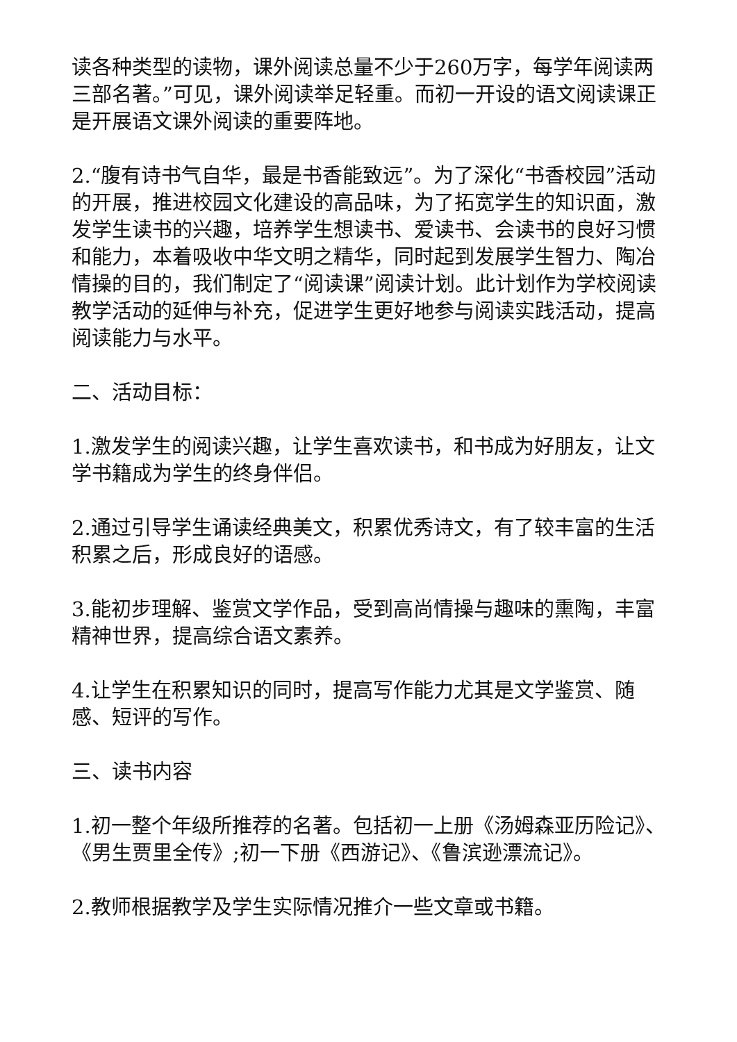读各种类型的读物，课外阅读总量不少于260万字，每学年阅读两三部名著。”可见，课外阅读举足轻重。而初一开设的语文阅读课正是开展语文课外阅读的重要阵地。
2.“腹有诗书气自华，最是书香能致远”。为了深化“书香校园”活动的开展，推进校园文化建设的高品味，为了拓宽学生的知识面，激发学生读书的兴趣，培养学生想读书、爱读书、会读书的良好习惯和能力，本着吸收中华文明之精华，同时起到发展学生智力、陶冶情操的目的，我们制定了“阅读课”阅读计划。此计划作为学校阅读教学活动的延伸与补充，促进学生更好地参与阅读实践活动，提高阅读能力与水平。
二、活动目标：
1.激发学生的阅读兴趣，让学生喜欢读书，和书成为好朋友，让文学书籍成为学生的终身伴侣。
2.通过引导学生诵读经典美文，积累优秀诗文，有了较丰富的生活积累之后，形成良好的语感。
3.能初步理解、鉴赏文学作品，受到高尚情操与趣味的熏陶，丰富精神世界，提高综合语文素养。
4.让学生在积累知识的同时，提高写作能力尤其是文学鉴赏、随感、短评的写作。
三、读书内容
1.初一整个年级所推荐的名著。包括初一上册《汤姆森亚历险记》、《男生贾里全传》;初一下册《西游记》、《鲁滨逊漂流记》。
2.教师根据教学及学生实际情况推介一些文章或书籍。